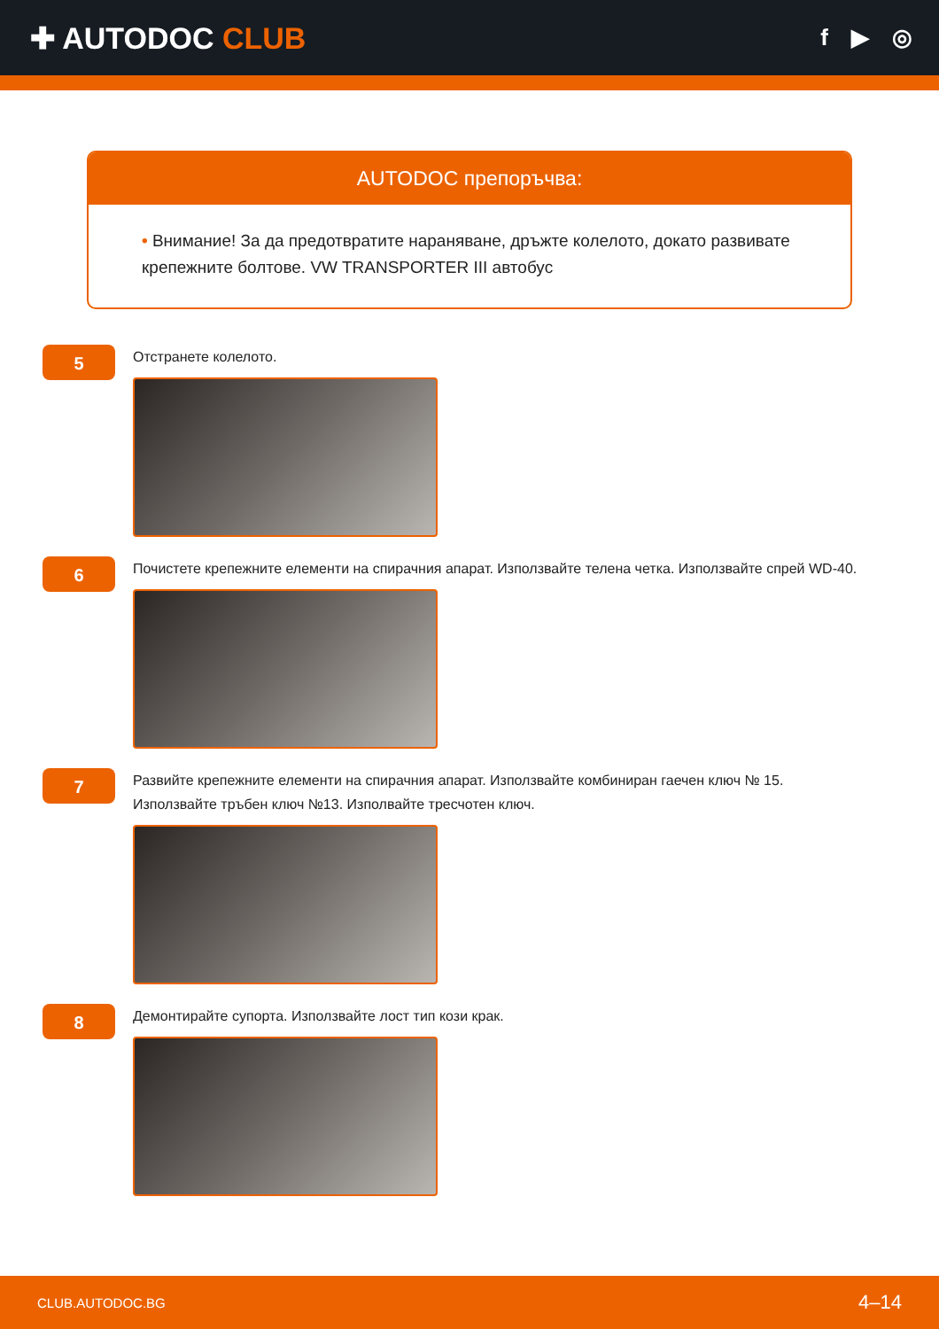✚ AUTODOC CLUB
f ▶ ◎
AUTODOC препоръчва:
• Внимание! За да предотвратите нараняване, дръжте колелото, докато развивате крепежните болтове. VW TRANSPORTER III автобус
5
Отстранете колелото.
6
Почистете крепежните елементи на спирачния апарат. Използвайте телена четка. Използвайте спрей WD-40.
7
Развийте крепежните елементи на спирачния апарат. Използвайте комбиниран гаечен ключ № 15. Използвайте тръбен ключ №13. Изполвайте тресчотен ключ.
8
Демонтирайте супорта. Използвайте лост тип кози крак.
CLUB.AUTODOC.BG 4–14